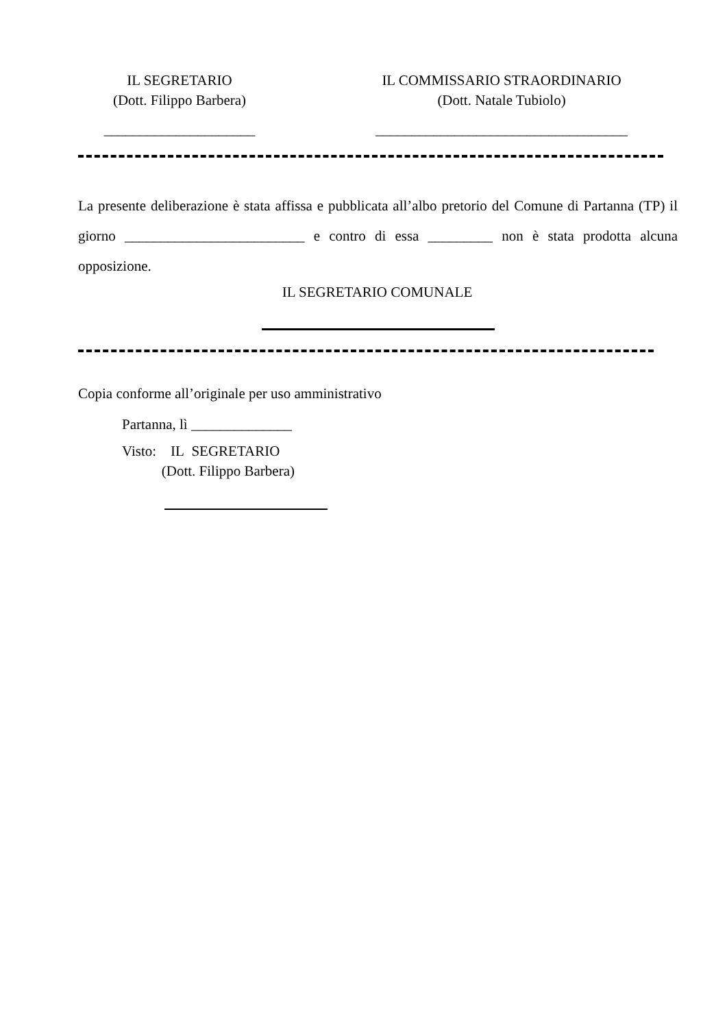IL SEGRETARIO
(Dott. Filippo Barbera)
_____________________
IL COMMISSARIO STRAORDINARIO
(Dott. Natale Tubiolo)
___________________________________
La presente deliberazione è stata affissa e pubblicata all’albo pretorio del Comune di Partanna (TP) il giorno _________________________ e contro di essa _________ non è stata prodotta alcuna opposizione.
IL SEGRETARIO COMUNALE
Copia conforme all’originale per uso amministrativo
Partanna, lì ______________
Visto: IL SEGRETARIO
(Dott. Filippo Barbera)